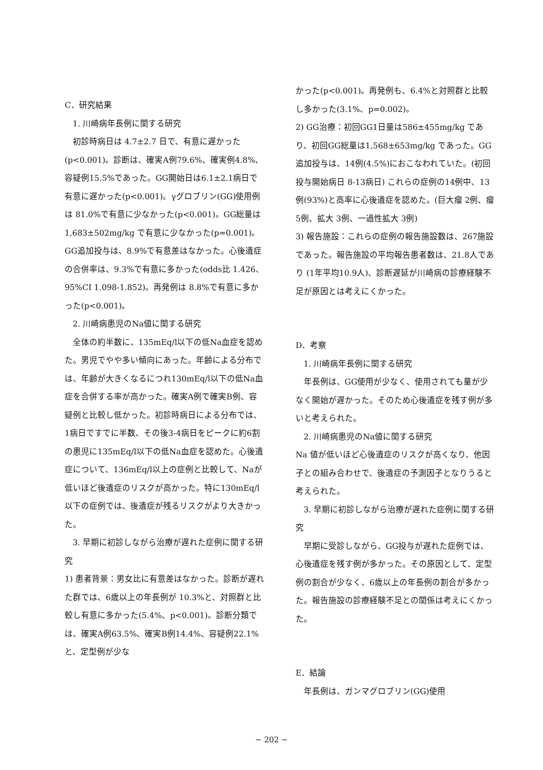C．研究結果
1. 川崎病年長例に関する研究
初診時病日は 4.7±2.7 日で、有意に遅かった(p<0.001)。診断は、確実A例79.6%、確実例4.8%、容疑例15.5%であった。GG開始日は6.1±2.1病日で有意に遅かった(p<0.001)。γグロブリン(GG)使用例は 81.0%で有意に少なかった(p<0.001)。GG総量は 1,683±502mg/kg で有意に少なかった(p=0.001)。GG追加投与は、8.9%で有意差はなかった。心後遺症の合併率は、9.3%で有意に多かった(odds比 1.426、95%CI 1.098-1.852)。再発例は 8.8%で有意に多かった(p<0.001)。
2. 川崎病患児のNa値に関する研究
全体の約半数に、135mEq/l以下の低Na血症を認めた。男児でやや多い傾向にあった。年齢による分布では、年齢が大きくなるにつれ130mEq/l以下の低Na血症を合併する率が高かった。確実A例で確実B例、容疑例と比較し低かった。初診時病日による分布では、1病日ですでに半数、その後3-4病日をピークに約6割の患児に135mEq/l以下の低Na血症を認めた。心後遺症について、136mEq/l以上の症例と比較して、Naが低いほど後遺症のリスクが高かった。特に130mEq/l以下の症例では、後遺症が残るリスクがより大きかった。
3. 早期に初診しながら治療が遅れた症例に関する研究
1) 患者背景：男女比に有意差はなかった。診断が遅れた群では、6歳以上の年長例が 10.3%と、対照群と比較し有意に多かった(5.4%、p<0.001)。診断分類では、確実A例63.5%、確実B例14.4%、容疑例22.1%と、定型例が少な
かった(p<0.001)。再発例も、6.4%と対照群と比較し多かった(3.1%、p=0.002)。
2) GG治療：初回GG1日量は586±455mg/kg であり、初回GG総量は1,568±653mg/kg であった。GG追加投与は、14例(4.5%)におこなわれていた。(初回投与開始病日 8-13病日) これらの症例の14例中、13例(93%)と高率に心後遺症を認めた。(巨大瘤 2例、瘤 5例、拡大 3例、一過性拡大 3例)
3) 報告施設：これらの症例の報告施設数は、267施設であった。報告施設の平均報告患者数は、21.8人であり (1年平均10.9人)、診断遅延が川崎病の診療経験不足が原因とは考えにくかった。
D．考察
1. 川崎病年長例に関する研究
年長例は、GG使用が少なく、使用されても量が少なく開始が遅かった。そのため心後遺症を残す例が多いと考えられた。
2. 川崎病患児のNa値に関する研究
Na 値が低いほど心後遺症のリスクが高くなり、他因子との組み合わせで、後遺症の予測因子となりうると考えられた。
3. 早期に初診しながら治療が遅れた症例に関する研究
早期に受診しながら、GG投与が遅れた症例では、心後遺症を残す例が多かった。その原因として、定型例の割合が少なく、6歳以上の年長例の割合が多かった。報告施設の診療経験不足との関係は考えにくかった。
E．結論
年長例は、ガンマグロブリン(GG)使用
− 202 −